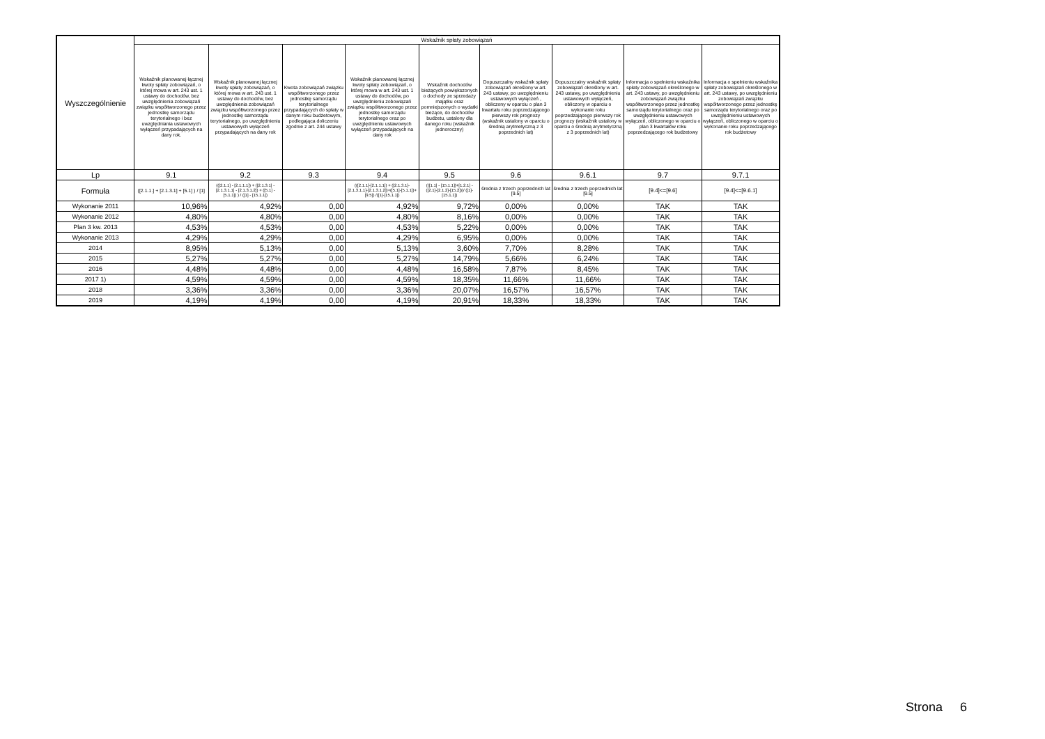| Wyszczególnienie | Wskaźnik spłaty zobowiązań | | | | | | | | |
| --- | --- | --- | --- | --- | --- | --- | --- | --- | --- |
| | Wskaźnik planowanej łącznej kwoty spłaty zobowiązań, o której mowa w art. 243 ust. 1 ustawy do dochodów, bez uwzględnienia zobowiązań związku współtworzonego przez jednostkę samorządu terytorialnego i bez uwzględniania ustawowych wyłączeń przypadających na dany rok. | Wskaźnik planowanej łącznej kwoty spłaty zobowiązań, o której mowa w art. 243 ust. 1 ustawy do dochodów, bez uwzględnienia zobowiązań związku współtworzonego przez jednostkę samorządu terytorialnego, po uwzględnieniu ustawowych wyłączeń przypadających na dany rok | Kwota zobowiązań związku współtworzonego przez jednostkę samorządu terytorialnego przypadających do spłaty w danym roku budżetowym, podlegająca doliczeniu zgodnie z art. 244 ustawy | Wskaźnik planowanej łącznej kwoty spłaty zobowiązań, o której mowa w art. 243 ust. 1 ustawy do dochodów, po uwzględnieniu zobowiązań związku współtworzonego przez jednostkę samorządu terytorialnego oraz po uwzględnieniu ustawowych wyłączeń przypadających na dany rok | Wskaźnik dochodów bieżących powiększonych o dochody ze sprzedaży majątku oraz pomniejszonych o wydatki bieżące, do dochodów budżetu, ustalony dla danego roku (wskaźnik jednoroczny) | Dopuszczalny wskaźnik spłaty zobowiązań określony w art. 243 ustawy, po uwzględnieniu ustawowych wyłączeń , obliczony w oparciu o plan 3 kwartału roku poprzedzającego pierwszy rok prognozy (wskaźnik ustalony w oparciu o średnią arytmetyczną z 3 poprzednich lat) | Dopuszczalny wskaźnik spłaty zobowiązań określony w art. 243 ustawy, po uwzględnieniu ustawowych wyłączeń, obliczony w oparciu o wykonanie roku poprzedzającego pierwszy rok prognozy (wskaźnik ustalony w oparciu o średnią arytmetyczną z 3 poprzednich lat) | Informacja o spełnieniu wskaźnika spłaty zobowiązań określonego w art. 243 ustawy, po uwzględnieniu zobowiązań związku współtworzonego przez jednostkę samorządu terytorialnego oraz po uwzględnieniu ustawowych wyłączeń, obliczonego w oparciu o plan 3 kwartałów roku poprzedzającego rok budżetowy | Informacja o spełnieniu wskaźnika spłaty zobowiązań określonego w art. 243 ustawy, po uwzględnieniu zobowiązań związku współtworzonego przez jednostkę samorządu terytorialnego oraz po uwzględnieniu ustawowych wyłączeń, obliczonego w oparciu o wykonanie roku poprzedzającego rok budżetowy |
| Lp | 9.1 | 9.2 | 9.3 | 9.4 | 9.5 | 9.6 | 9.6.1 | 9.7 | 9.7.1 |
| Formuła | ([2.1.1.] + [2.1.3.1] + [5.1] ) / [1] | (([2.1.1] - [2.1.1.1]) + ([2.1.3.1] - [2.1.3.1.1] - [2.1.3.1.2]) + ([5.1] - [5.1.1]) ) / ([1] - [15.1.1]) | | (([2.1.1]-[2.1.1.1]) + ([2.1.3.1]-[2.1.3.1.1]-[2.1.3.1.2])+([5.1]-[5.1.1])+[9.5]) /([1]-[15.1.1]) | (([1.1] - [15.1.1])+[1.2.1] - ([2.1]-[2.1.2]-[15.2]))/ ([1]-[15.1.1]) | średnia z trzech poprzednich lat [9.5] | średnia z trzech poprzednich lat [9.5] | [9.4]<=[9.6] | [9.4]<=[9.6.1] |
| Wykonanie 2011 | 10,96% | 4,92% | 0,00 | 4,92% | 9,72% | 0,00% | 0,00% | TAK | TAK |
| Wykonanie 2012 | 4,80% | 4,80% | 0,00 | 4,80% | 8,16% | 0,00% | 0,00% | TAK | TAK |
| Plan 3 kw. 2013 | 4,53% | 4,53% | 0,00 | 4,53% | 5,22% | 0,00% | 0,00% | TAK | TAK |
| Wykonanie 2013 | 4,29% | 4,29% | 0,00 | 4,29% | 6,95% | 0,00% | 0,00% | TAK | TAK |
| 2014 | 8,95% | 5,13% | 0,00 | 5,13% | 3,60% | 7,70% | 8,28% | TAK | TAK |
| 2015 | 5,27% | 5,27% | 0,00 | 5,27% | 14,79% | 5,66% | 6,24% | TAK | TAK |
| 2016 | 4,48% | 4,48% | 0,00 | 4,48% | 16,58% | 7,87% | 8,45% | TAK | TAK |
| 2017 1) | 4,59% | 4,59% | 0,00 | 4,59% | 18,35% | 11,66% | 11,66% | TAK | TAK |
| 2018 | 3,36% | 3,36% | 0,00 | 3,36% | 20,07% | 16,57% | 16,57% | TAK | TAK |
| 2019 | 4,19% | 4,19% | 0,00 | 4,19% | 20,91% | 18,33% | 18,33% | TAK | TAK |
Strona 6